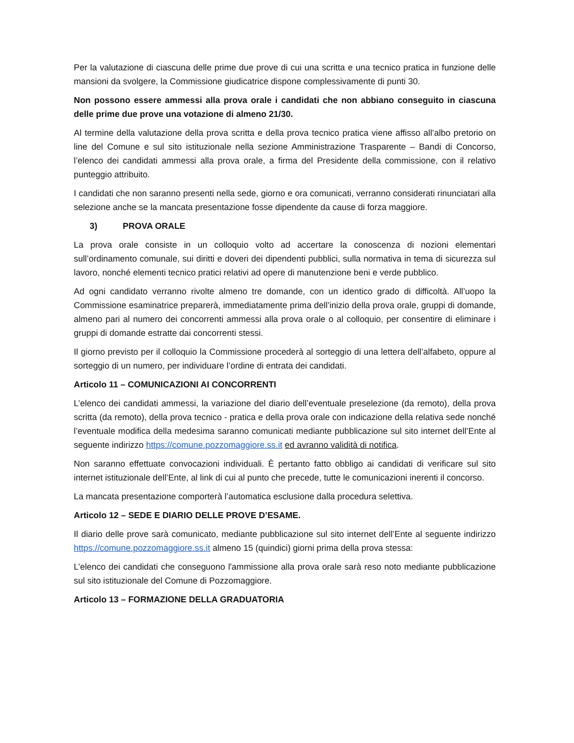Per la valutazione di ciascuna delle prime due prove di cui una scritta e una tecnico pratica in funzione delle mansioni da svolgere, la Commissione giudicatrice dispone complessivamente di punti 30.
Non possono essere ammessi alla prova orale i candidati che non abbiano conseguito in ciascuna delle prime due prove una votazione di almeno 21/30.
Al termine della valutazione della prova scritta e della prova tecnico pratica viene affisso all’albo pretorio on line del Comune e sul sito istituzionale nella sezione Amministrazione Trasparente – Bandi di Concorso, l’elenco dei candidati ammessi alla prova orale, a firma del Presidente della commissione, con il relativo punteggio attribuito.
I candidati che non saranno presenti nella sede, giorno e ora comunicati, verranno considerati rinunciatari alla selezione anche se la mancata presentazione fosse dipendente da cause di forza maggiore.
3) PROVA ORALE
La prova orale consiste in un colloquio volto ad accertare la conoscenza di nozioni elementari sull’ordinamento comunale, sui diritti e doveri dei dipendenti pubblici, sulla normativa in tema di sicurezza sul lavoro, nonché elementi tecnico pratici relativi ad opere di manutenzione beni e verde pubblico.
Ad ogni candidato verranno rivolte almeno tre domande, con un identico grado di difficoltà. All’uopo la Commissione esaminatrice preparerà, immediatamente prima dell’inizio della prova orale, gruppi di domande, almeno pari al numero dei concorrenti ammessi alla prova orale o al colloquio, per consentire di eliminare i gruppi di domande estratte dai concorrenti stessi.
Il giorno previsto per il colloquio la Commissione procederà al sorteggio di una lettera dell’alfabeto, oppure al sorteggio di un numero, per individuare l’ordine di entrata dei candidati.
Articolo 11 – COMUNICAZIONI AI CONCORRENTI
L’elenco dei candidati ammessi, la variazione del diario dell’eventuale preselezione (da remoto), della prova scritta (da remoto), della prova tecnico - pratica e della prova orale con indicazione della relativa sede nonché l’eventuale modifica della medesima saranno comunicati mediante pubblicazione sul sito internet dell’Ente al seguente indirizzo https://comune.pozzomaggiore.ss.it ed avranno validità di notifica.
Non saranno effettuate convocazioni individuali. È pertanto fatto obbligo ai candidati di verificare sul sito internet istituzionale dell’Ente, al link di cui al punto che precede, tutte le comunicazioni inerenti il concorso.
La mancata presentazione comporterà l’automatica esclusione dalla procedura selettiva.
Articolo 12 – SEDE E DIARIO DELLE PROVE D’ESAME.
Il diario delle prove sarà comunicato, mediante pubblicazione sul sito internet dell’Ente al seguente indirizzo https://comune.pozzomaggiore.ss.it almeno 15 (quindici) giorni prima della prova stessa:
L’elenco dei candidati che conseguono l'ammissione alla prova orale sarà reso noto mediante pubblicazione sul sito istituzionale del Comune di Pozzomaggiore.
Articolo 13 – FORMAZIONE DELLA GRADUATORIA